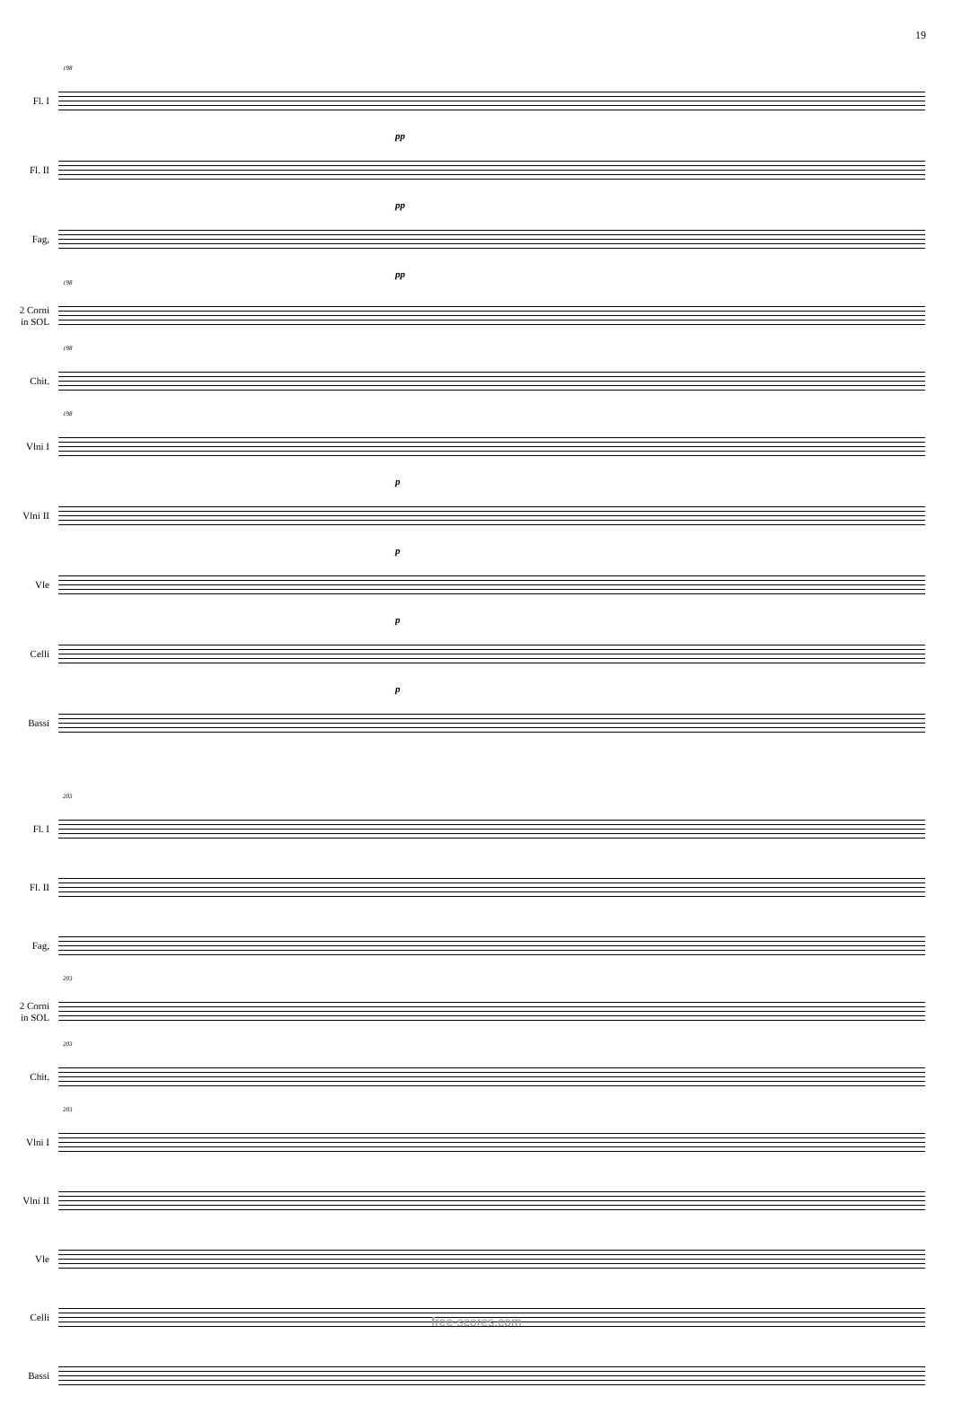19
198
Fl. I
pp
Fl. II
pp
Fag,
pp
198
2 Corni
in SOL
198
Chit.
198
Vlni I
p
Vlni II
p
Vle
p
Celli
p
Bassi
203
Fl. I
Fl. II
Fag,
203
2 Corni
in SOL
203
Chit.
203
Vlni I
Vlni II
Vle
Celli
Bassi
free-scores.com